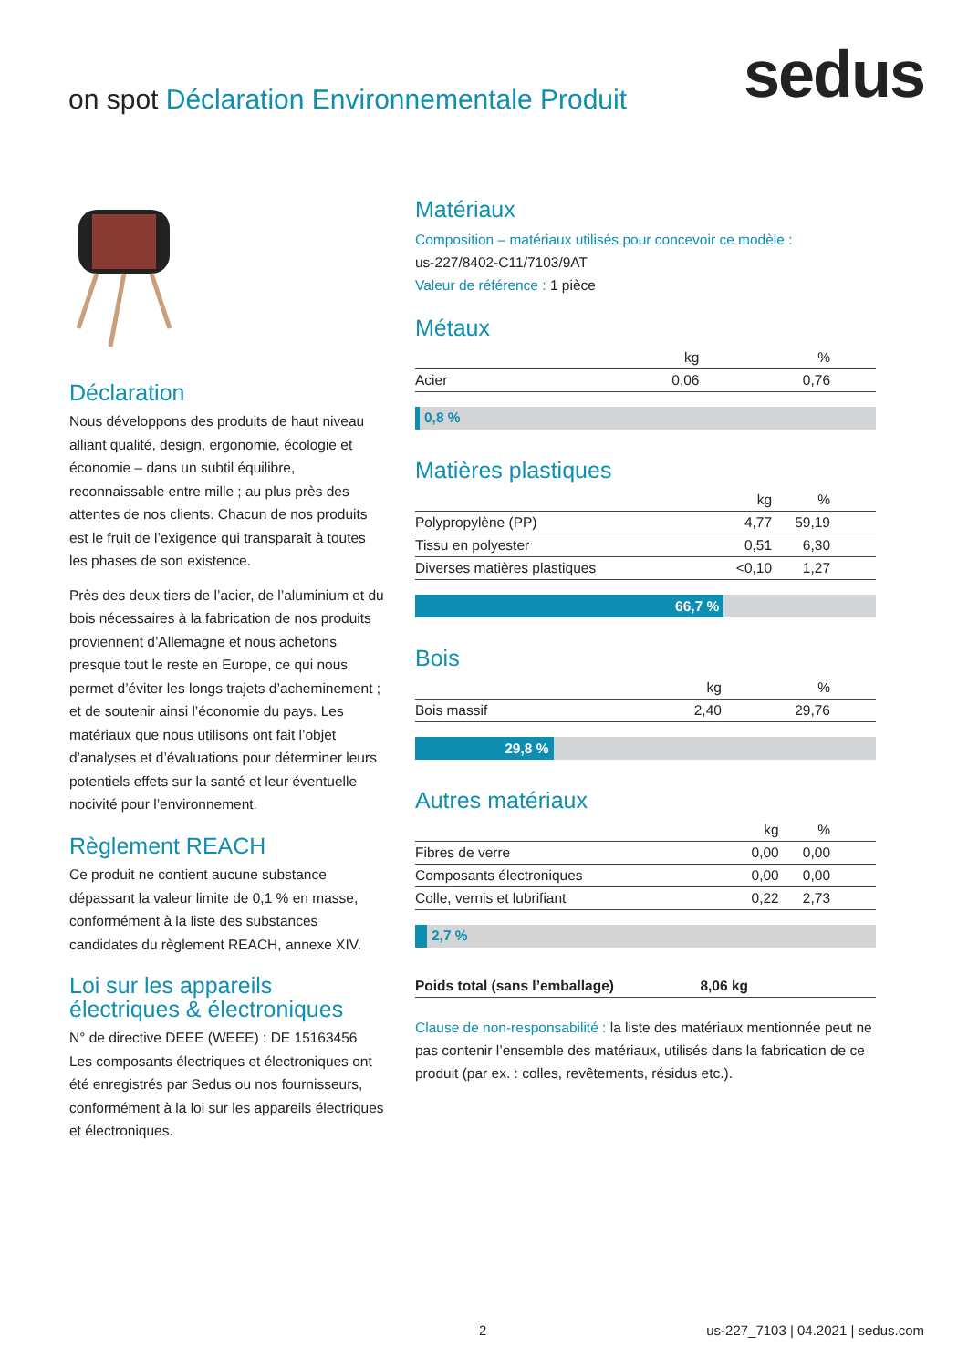on spot Déclaration Environnementale Produit
sedus
Déclaration
Nous développons des produits de haut niveau alliant qualité, design, ergonomie, écologie et économie – dans un subtil équilibre, reconnaissable entre mille ; au plus près des attentes de nos clients. Chacun de nos produits est le fruit de l’exigence qui transparaît à toutes les phases de son existence.
Près des deux tiers de l’acier, de l’aluminium et du bois nécessaires à la fabrication de nos produits proviennent d’Allemagne et nous achetons presque tout le reste en Europe, ce qui nous permet d’éviter les longs trajets d’acheminement ; et de soutenir ainsi l’économie du pays. Les matériaux que nous utilisons ont fait l’objet d’analyses et d’évaluations pour déterminer leurs potentiels effets sur la santé et leur éventuelle nocivité pour l’environnement.
Règlement REACH
Ce produit ne contient aucune substance dépassant la valeur limite de 0,1 % en masse, conformément à la liste des substances candidates du règlement REACH, annexe XIV.
Loi sur les appareils électriques & électroniques
N° de directive DEEE (WEEE) : DE 15163456
Les composants électriques et électroniques ont été enregistrés par Sedus ou nos fournisseurs, conformément à la loi sur les appareils électriques et électroniques.
Matériaux
Composition – matériaux utilisés pour concevoir ce modèle :
us-227/8402-C11/7103/9AT
Valeur de référence : 1 pièce
Métaux
| | kg | % | |
| --- | --- | --- | --- |
| Acier | 0,06 | 0,76 | |
0,8 %
Matières plastiques
| | kg | % | |
| --- | --- | --- | --- |
| Polypropylène (PP) | 4,77 | 59,19 | |
| Tissu en polyester | 0,51 | 6,30 | |
| Diverses matières plastiques | <0,10 | 1,27 | |
66,7 %
Bois
| | kg | % | |
| --- | --- | --- | --- |
| Bois massif | 2,40 | 29,76 | |
29,8 %
Autres matériaux
| | kg | % | |
| --- | --- | --- | --- |
| Fibres de verre | 0,00 | 0,00 | |
| Composants électroniques | 0,00 | 0,00 | |
| Colle, vernis et lubrifiant | 0,22 | 2,73 | |
2,7 %
| Poids total (sans l’emballage) | 8,06 kg | |
Clause de non-responsabilité : la liste des matériaux mentionnée peut ne pas contenir l’ensemble des matériaux, utilisés dans la fabrication de ce produit (par ex. : colles, revêtements, résidus etc.).
2
us-227_7103 | 04.2021 | sedus.com